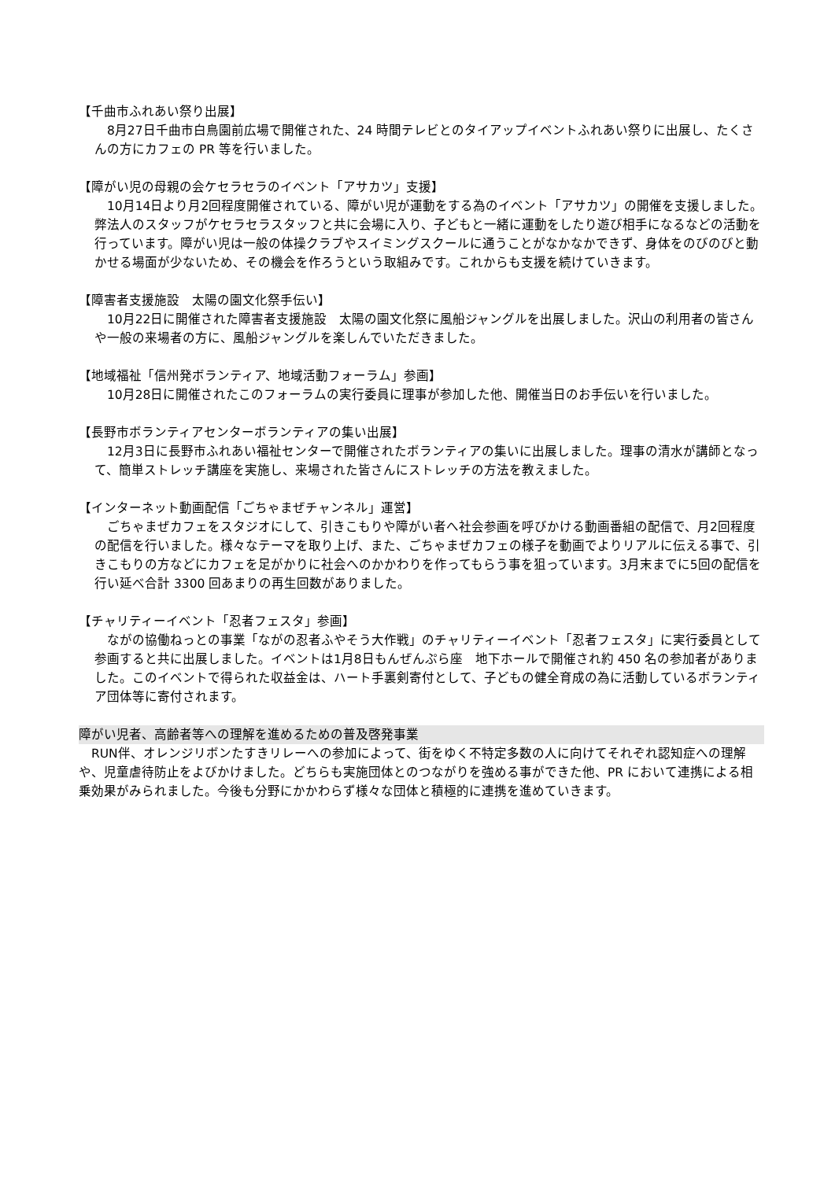【千曲市ふれあい祭り出展】
　8月27日千曲市白鳥園前広場で開催された、24 時間テレビとのタイアップイベントふれあい祭りに出展し、たくさんの方にカフェの PR 等を行いました。
【障がい児の母親の会ケセラセラのイベント「アサカツ」支援】
　10月14日より月2回程度開催されている、障がい児が運動をする為のイベント「アサカツ」の開催を支援しました。弊法人のスタッフがケセラセラスタッフと共に会場に入り、子どもと一緒に運動をしたり遊び相手になるなどの活動を行っています。障がい児は一般の体操クラブやスイミングスクールに通うことがなかなかできず、身体をのびのびと動かせる場面が少ないため、その機会を作ろうという取組みです。これからも支援を続けていきます。
【障害者支援施設　太陽の園文化祭手伝い】
　10月22日に開催された障害者支援施設　太陽の園文化祭に風船ジャングルを出展しました。沢山の利用者の皆さんや一般の来場者の方に、風船ジャングルを楽しんでいただきました。
【地域福祉「信州発ボランティア、地域活動フォーラム」参画】
　10月28日に開催されたこのフォーラムの実行委員に理事が参加した他、開催当日のお手伝いを行いました。
【長野市ボランティアセンターボランティアの集い出展】
　12月3日に長野市ふれあい福祉センターで開催されたボランティアの集いに出展しました。理事の清水が講師となって、簡単ストレッチ講座を実施し、来場された皆さんにストレッチの方法を教えました。
【インターネット動画配信「ごちゃまぜチャンネル」運営】
　ごちゃまぜカフェをスタジオにして、引きこもりや障がい者へ社会参画を呼びかける動画番組の配信で、月2回程度の配信を行いました。様々なテーマを取り上げ、また、ごちゃまぜカフェの様子を動画でよりリアルに伝える事で、引きこもりの方などにカフェを足がかりに社会へのかかわりを作ってもらう事を狙っています。3月末までに5回の配信を行い延べ合計 3300 回あまりの再生回数がありました。
【チャリティーイベント「忍者フェスタ」参画】
　ながの協働ねっとの事業「ながの忍者ふやそう大作戦」のチャリティーイベント「忍者フェスタ」に実行委員として参画すると共に出展しました。イベントは1月8日もんぜんぷら座　地下ホールで開催され約 450 名の参加者がありました。このイベントで得られた収益金は、ハート手裏剣寄付として、子どもの健全育成の為に活動しているボランティア団体等に寄付されます。
障がい児者、高齢者等への理解を進めるための普及啓発事業
　RUN伴、オレンジリボンたすきリレーへの参加によって、街をゆく不特定多数の人に向けてそれぞれ認知症への理解や、児童虐待防止をよびかけました。どちらも実施団体とのつながりを強める事ができた他、PR において連携による相乗効果がみられました。今後も分野にかかわらず様々な団体と積極的に連携を進めていきます。